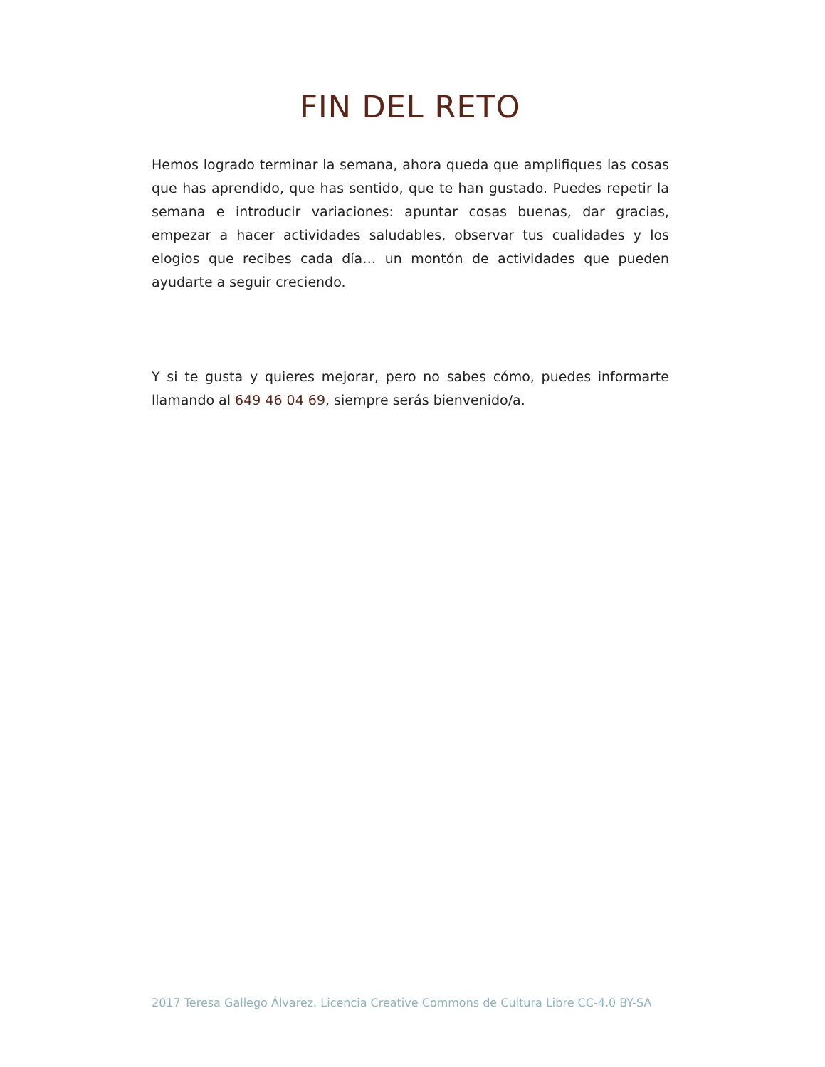FIN DEL RETO
Hemos logrado terminar la semana, ahora queda que amplifiques las cosas que has aprendido, que has sentido, que te han gustado. Puedes repetir la semana e introducir variaciones: apuntar cosas buenas, dar gracias, empezar a hacer actividades saludables, observar tus cualidades y los elogios que recibes cada día… un montón de actividades que pueden ayudarte a seguir creciendo.
Y si te gusta y quieres mejorar, pero no sabes cómo, puedes informarte llamando al 649 46 04 69, siempre serás bienvenido/a.
2017 Teresa Gallego Álvarez. Licencia Creative Commons de Cultura Libre CC-4.0 BY-SA